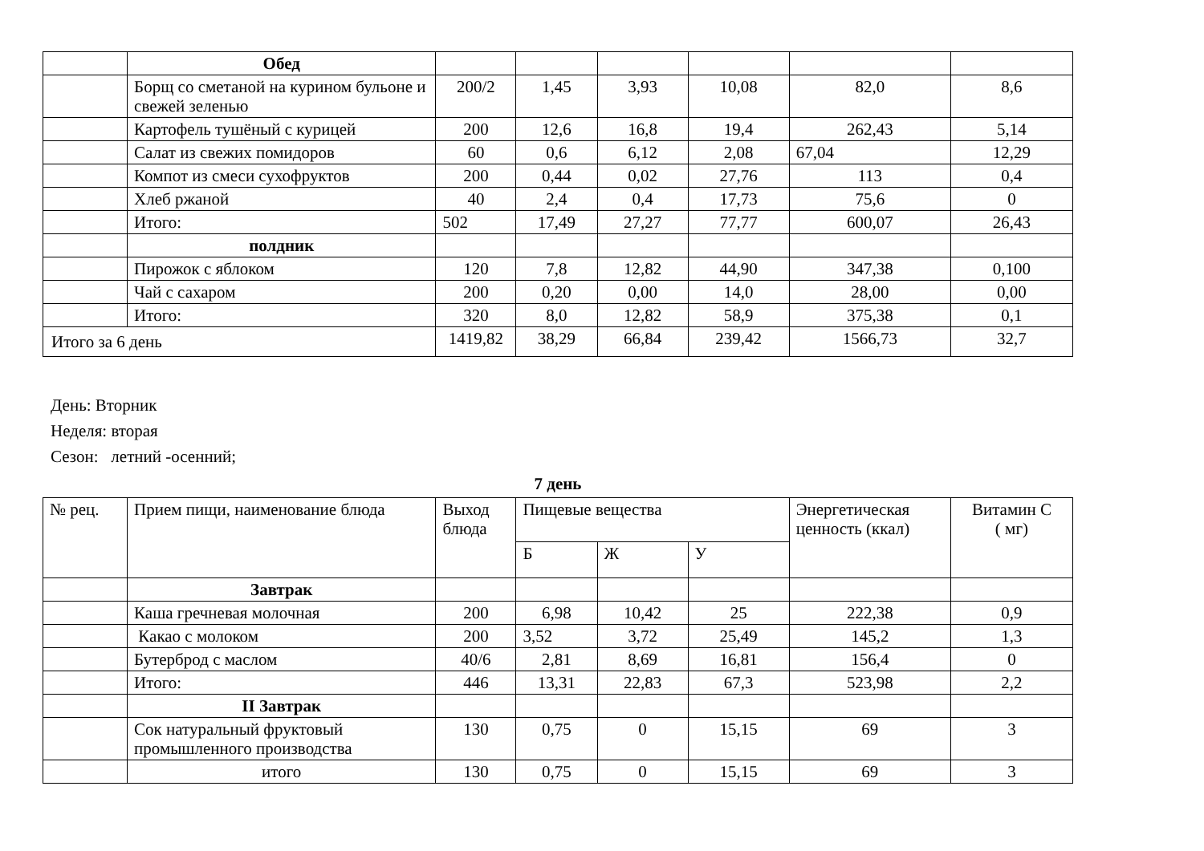| | Обед | | | | | | |
| | Борщ со сметаной на курином бульоне и свежей зеленью | 200/2 | 1,45 | 3,93 | 10,08 | 82,0 | 8,6 |
| | Картофель тушёный с курицей | 200 | 12,6 | 16,8 | 19,4 | 262,43 | 5,14 |
| | Салат из свежих помидоров | 60 | 0,6 | 6,12 | 2,08 | 67,04 | 12,29 |
| | Компот из смеси сухофруктов | 200 | 0,44 | 0,02 | 27,76 | 113 | 0,4 |
| | Хлеб ржаной | 40 | 2,4 | 0,4 | 17,73 | 75,6 | 0 |
| | Итого: | 502 | 17,49 | 27,27 | 77,77 | 600,07 | 26,43 |
| | полдник | | | | | | |
| | Пирожок с яблоком | 120 | 7,8 | 12,82 | 44,90 | 347,38 | 0,100 |
| | Чай с сахаром | 200 | 0,20 | 0,00 | 14,0 | 28,00 | 0,00 |
| | Итого: | 320 | 8,0 | 12,82 | 58,9 | 375,38 | 0,1 |
| Итого за 6 день | | 1419,82 | 38,29 | 66,84 | 239,42 | 1566,73 | 32,7 |
День: Вторник
Неделя: вторая
Сезон: летний -осенний;
7 день
| № рец. | Прием пищи, наименование блюда | Выход блюда | Пищевые вещества | | | Энергетическая ценность (ккал) | Витамин С ( мг) |
| | | | Б | Ж | У | | |
| | Завтрак | | | | | | |
| | Каша гречневая молочная | 200 | 6,98 | 10,42 | 25 | 222,38 | 0,9 |
| | Какао с молоком | 200 | 3,52 | 3,72 | 25,49 | 145,2 | 1,3 |
| | Бутерброд с маслом | 40/6 | 2,81 | 8,69 | 16,81 | 156,4 | 0 |
| | Итого: | 446 | 13,31 | 22,83 | 67,3 | 523,98 | 2,2 |
| | II Завтрак | | | | | | |
| | Сок натуральный фруктовый промышленного производства | 130 | 0,75 | 0 | 15,15 | 69 | 3 |
| | итого | 130 | 0,75 | 0 | 15,15 | 69 | 3 |